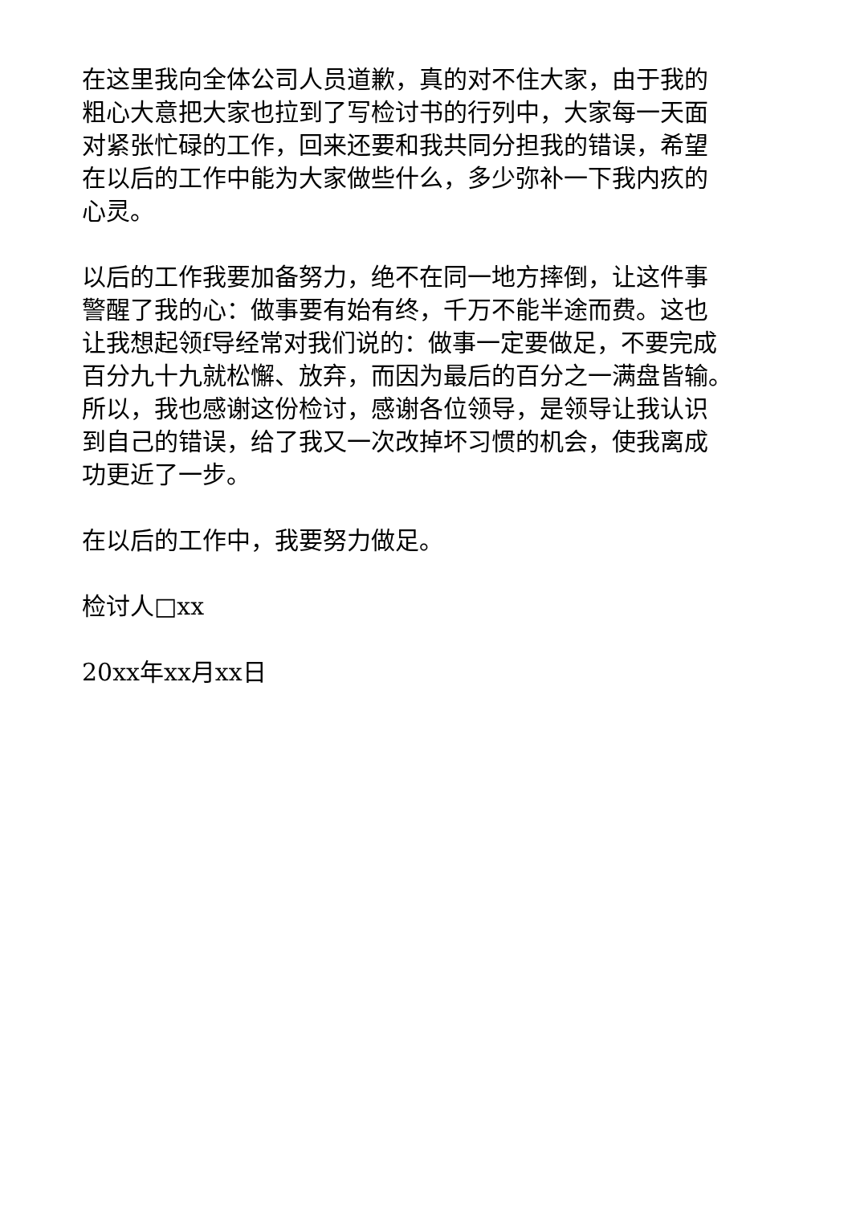在这里我向全体公司人员道歉，真的对不住大家，由于我的
粗心大意把大家也拉到了写检讨书的行列中，大家每一天面
对紧张忙碌的工作，回来还要和我共同分担我的错误，希望
在以后的工作中能为大家做些什么，多少弥补一下我内疚的
心灵。
以后的工作我要加备努力，绝不在同一地方摔倒，让这件事
警醒了我的心：做事要有始有终，千万不能半途而费。这也
让我想起领f导经常对我们说的：做事一定要做足，不要完成
百分九十九就松懈、放弃，而因为最后的百分之一满盘皆输。
所以，我也感谢这份检讨，感谢各位领导，是领导让我认识
到自己的错误，给了我又一次改掉坏习惯的机会，使我离成
功更近了一步。
在以后的工作中，我要努力做足。
检讨人□xx
20xx年xx月xx日